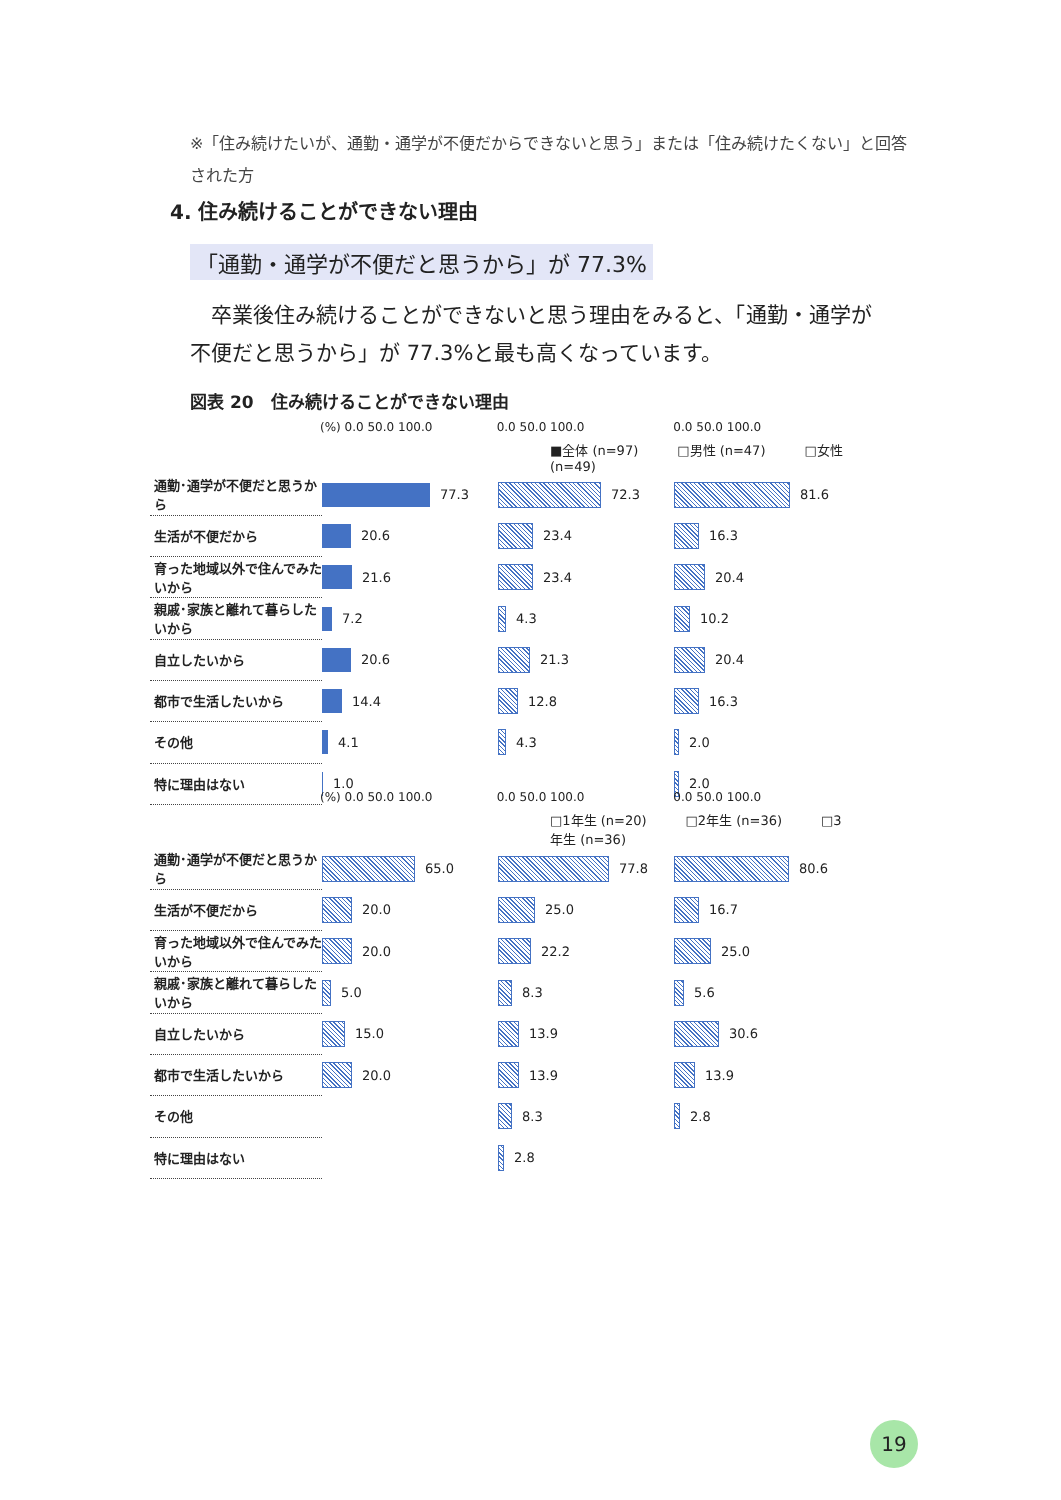※「住み続けたいが、通勤・通学が不便だからできないと思う」または「住み続けたくない」と回答された方
4. 住み続けることができない理由
「通勤・通学が不便だと思うから」が 77.3%
　卒業後住み続けることができないと思う理由をみると、「通勤・通学が不便だと思うから」が 77.3%と最も高くなっています。
図表 20　住み続けることができない理由
(%) 0.0 50.0 100.0 0.0 50.0 100.0 0.0 50.0 100.0
■全体 (n=97)　　　□男性 (n=47)　　　□女性 (n=49)
通勤･通学が不便だと思うから
77.3 72.3 81.6
生活が不便だから
20.6 23.4 16.3
育った地域以外で住んでみたいから
21.6 23.4 20.4
親戚･家族と離れて暮らしたいから
7.2 4.3 10.2
自立したいから
20.6 21.3 20.4
都市で生活したいから
14.4 12.8 16.3
その他
4.1 4.3 2.0
特に理由はない
1.0 2.0
(%) 0.0 50.0 100.0 0.0 50.0 100.0 0.0 50.0 100.0
□1年生 (n=20)　　　□2年生 (n=36)　　　□3年生 (n=36)
通勤･通学が不便だと思うから
65.0 77.8 80.6
生活が不便だから
20.0 25.0 16.7
育った地域以外で住んでみたいから
20.0 22.2 25.0
親戚･家族と離れて暮らしたいから
5.0 8.3 5.6
自立したいから
15.0 13.9 30.6
都市で生活したいから
20.0 13.9 13.9
その他
8.3 2.8
特に理由はない
2.8
19